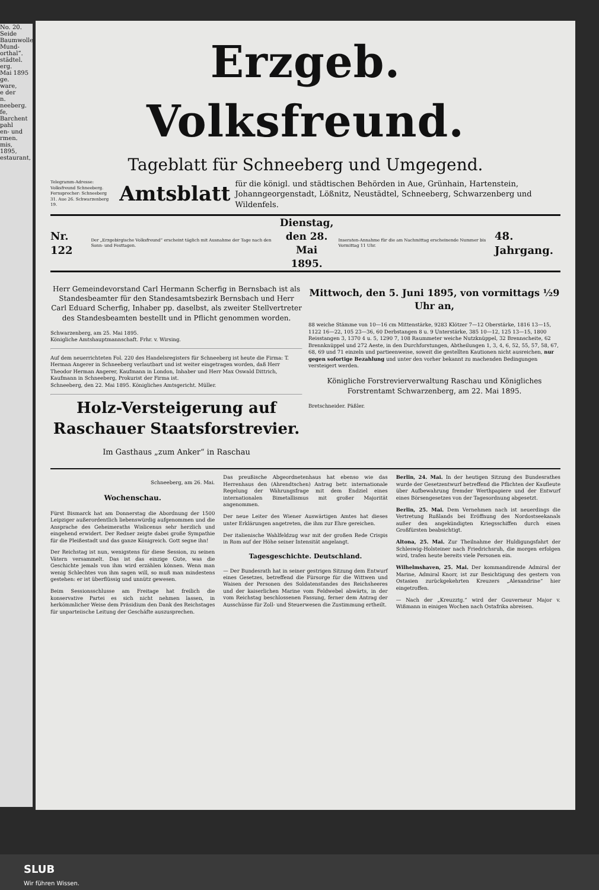No. 20.
Seide
Baumwolle
Mund-
orthal“.
städtel.
erg.
Mai 1895
ge.
ware,
e der
n.
neeberg.
fe,
Barchent
pahl
en- und
rmen.
mis,
1895,
estaurant,
Erzgeb. Volksfreund.
Tageblatt für Schneeberg und Umgegend.
Telegramm-Adresse: Volksfreund Schneeberg.
Fernsprecher: Schneeberg 31. Aue 26. Schwarzenberg 19.
Amtsblatt
für die königl. und städtischen Behörden in Aue, Grünhain, Hartenstein, Johanngeorgenstadt, Lößnitz, Neustädtel, Schneeberg, Schwarzenberg und Wildenfels.
Nr. 122 Der „Erzgebirgische Volksfreund“ erscheint täglich mit Ausnahme der Tage nach den Sonn- und Festtagen. Dienstag, den 28. Mai 1895. Inseraten-Annahme für die am Nachmittag erscheinende Nummer bis Vormittag 11 Uhr. 48. Jahrgang.
Herr Gemeindevorstand Carl Hermann Scherfig in Bernsbach ist als Standesbeamter für den Standesamtsbezirk Bernsbach und Herr Carl Eduard Scherfig, Inhaber pp. daselbst, als zweiter Stellvertreter des Standesbeamten bestellt und in Pflicht genommen worden.
Schwarzenberg, am 25. Mai 1895.
Königliche Amtshauptmannschaft. Frhr. v. Wirsing.
Auf dem neuerrichteten Fol. 220 des Handelsregisters für Schneeberg ist heute die Firma: T. Herman Angerer in Schneeberg verlautbart und ist weiter eingetragen worden, daß Herr Theodor Herman Angerer, Kaufmann in London, Inhaber und Herr Max Oswald Dittrich, Kaufmann in Schneeberg, Prokurist der Firma ist.
Schneeberg, den 22. Mai 1895. Königliches Amtsgericht. Müller.
Holz-Versteigerung auf Raschauer Staatsforstrevier.
Im Gasthaus „zum Anker“ in Raschau
Mittwoch, den 5. Juni 1895, von vormittags ½9 Uhr an,
88 weiche Stämme von 10—16 cm Mittenstärke, 9283 Klötzer 7—12 Oberstärke, 1816 13—15, 1122 16—22, 105 23—36, 60 Derbstangen 8 u. 9 Unterstärke, 385 10—12, 125 13—15, 1800 Reisstangen 3, 1370 4 u. 5, 1290 7, 108 Raummeter weiche Nutzknüppel, 32 Brennscheite, 62 Brennknüppel und 272 Aeste, in den Durchforstungen, Abtheilungen 1, 3, 4, 6, 52, 55, 57, 58, 67, 68, 69 und 71 einzeln und partieenweise, soweit die gestellten Kautionen nicht ausreichen, nur gegen sofortige Bezahlung und unter den vorher bekannt zu machenden Bedingungen versteigert werden.
Königliche Forstrevierverwaltung Raschau und Königliches Forstrentamt Schwarzenberg, am 22. Mai 1895.
Bretschneider. Päßler.
Schneeberg, am 26. Mai.
Wochenschau.
Fürst Bismarck hat am Donnerstag die Abordnung der 1500 Leipziger außerordentlich liebenswürdig aufgenommen und die Ansprache des Geheimeraths Wislicenus sehr herzlich und eingehend erwidert. Der Redner zeigte dabei große Sympathie für die Pleißestadt und das ganze Königreich. Gott segne ihn!
Der Reichstag ist nun, wenigstens für diese Session, zu seinen Vätern versammelt. Das ist das einzige Gute, was die Geschichte jemals von ihm wird erzählen können. Wenn man wenig Schlechtes von ihm sagen will, so muß man mindestens gestehen: er ist überflüssig und unnütz gewesen.
Beim Sessionsschlusse am Freitage hat freilich die konservative Partei es sich nicht nehmen lassen, in herkömmlicher Weise dem Präsidium den Dank des Reichstages für unparteiische Leitung der Geschäfte auszusprechen.
Das preußische Abgeordnetenhaus hat ebenso wie das Herrenhaus den (Ahrendtschen) Antrag betr. internationale Regelung der Währungsfrage mit dem Endziel eines internationalen Bimetallismus mit großer Majorität angenommen.
Der neue Leiter des Wiener Auswärtigen Amtes hat dieses unter Erklärungen angetreten, die ihm zur Ehre gereichen.
Der italienische Wahlfeldzug war mit der großen Rede Crispis in Rom auf der Höhe seiner Intensität angelangt.
Tagesgeschichte. Deutschland.
— Der Bundesrath hat in seiner gestrigen Sitzung dem Entwurf eines Gesetzes, betreffend die Fürsorge für die Wittwen und Waisen der Personen des Soldatenstandes des Reichsheeres und der kaiserlichen Marine vom Feldwebel abwärts, in der vom Reichstag beschlossenen Fassung, ferner dem Antrag der Ausschüsse für Zoll- und Steuerwesen die Zustimmung ertheilt.
Berlin, 24. Mai. In der heutigen Sitzung des Bundesrathes wurde der Gesetzentwurf betreffend die Pflichten der Kaufleute über Aufbewahrung fremder Werthpapiere und der Entwurf eines Börsengesetzes von der Tagesordnung abgesetzt.
Berlin, 25. Mai. Dem Vernehmen nach ist neuerdings die Vertretung Rußlands bei Eröffnung des Nordostseekanals außer den angekündigten Kriegsschiffen durch einen Großfürsten beabsichtigt.
Altona, 25. Mai. Zur Theilnahme der Huldigungsfahrt der Schleswig-Holsteiner nach Friedrichsruh, die morgen erfolgen wird, trafen heute bereits viele Personen ein.
Wilhelmshaven, 25. Mai. Der kommandirende Admiral der Marine, Admiral Knorr, ist zur Besichtigung des gestern von Ostasien zurückgekehrten Kreuzers „Alexandrine“ hier eingetroffen.
— Nach der „Kreuzztg.“ wird der Gouverneur Major v. Wißmann in einigen Wochen nach Ostafrika abreisen.
SLUB
Wir führen Wissen.